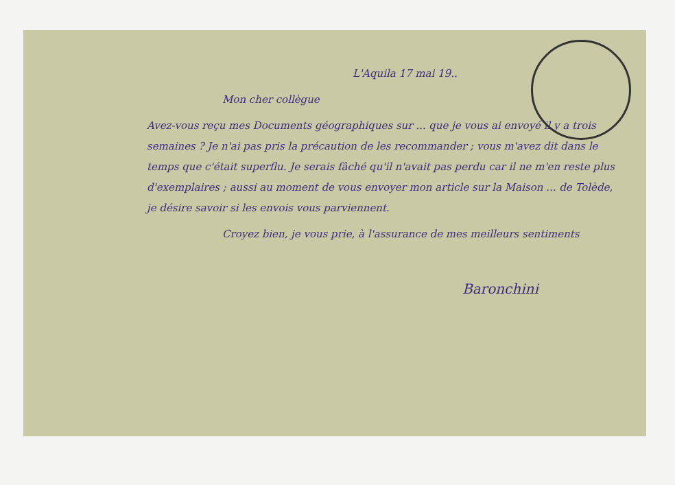L'Aquila 17 mai 19..
Mon cher collègue
Avez-vous reçu mes Documents géographiques sur ... que je vous ai envoyé il y a trois semaines ? Je n'ai pas pris la précaution de les recommander ; vous m'avez dit dans le temps que c'était superflu. Je serais fâché qu'il n'avait pas perdu car il ne m'en reste plus d'exemplaires ; aussi au moment de vous envoyer mon article sur la Maison ... de Tolède, je désire savoir si les envois vous parviennent.
Croyez bien, je vous prie, à l'assurance de mes meilleurs sentiments
Baronchini